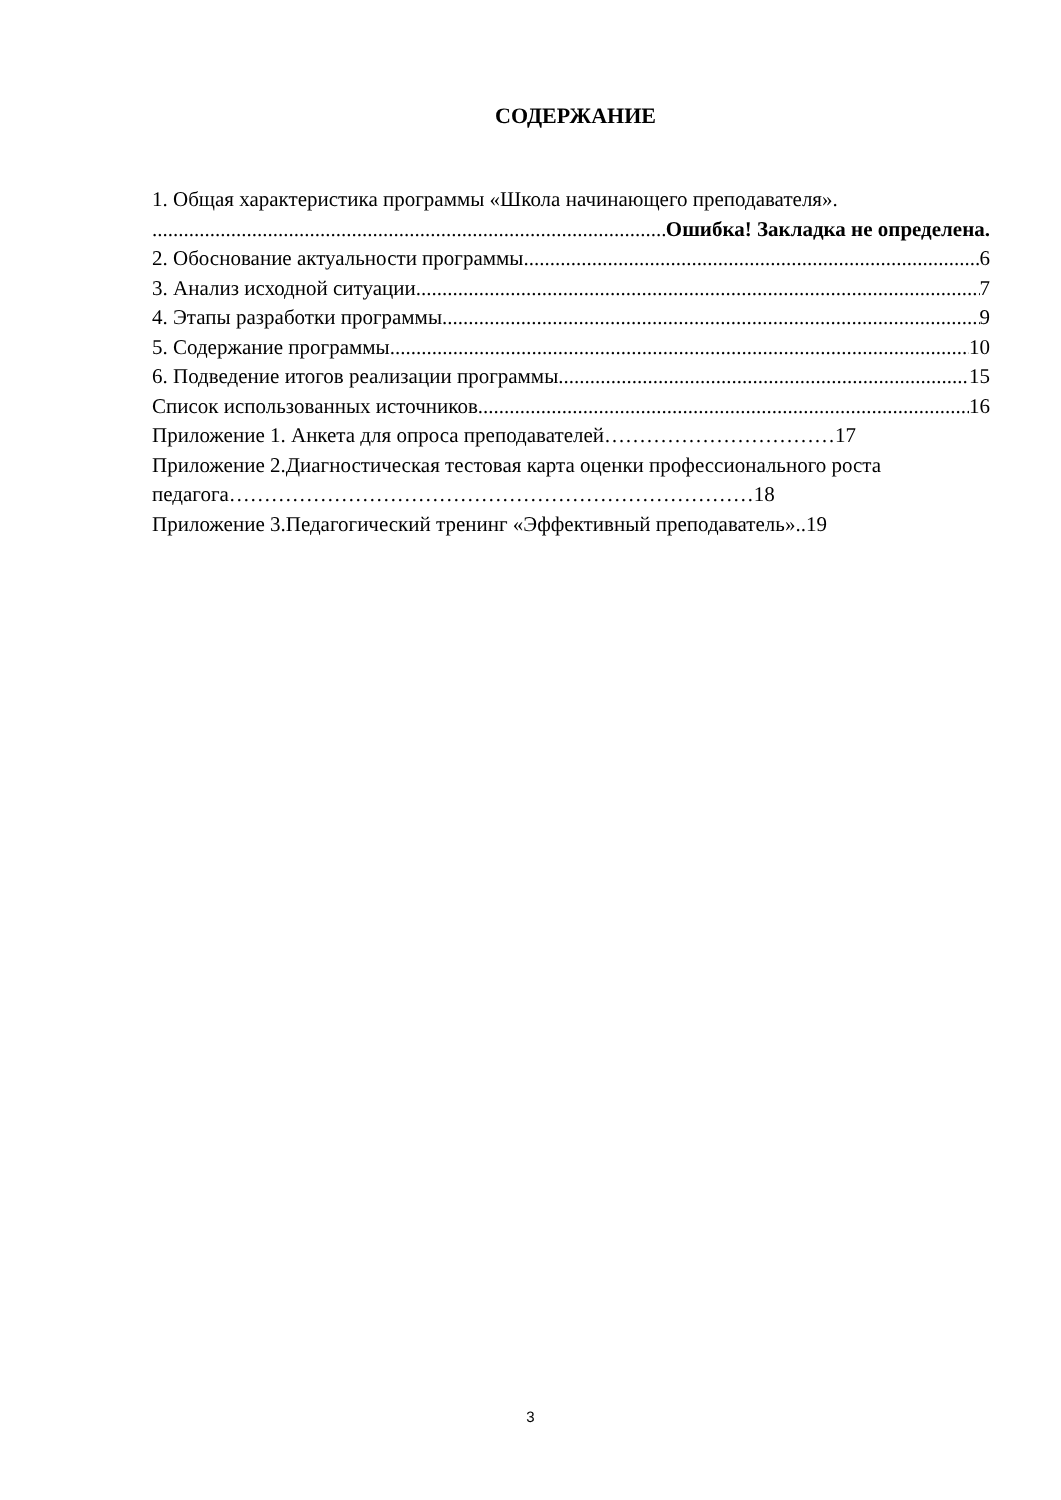СОДЕРЖАНИЕ
1. Общая характеристика программы «Школа начинающего преподавателя».
Ошибка! Закладка не определена.
2. Обоснование актуальности программы 6
3. Анализ исходной ситуации 7
4. Этапы разработки программы 9
5. Содержание программы 10
6. Подведение итогов реализации программы 15
Список использованных источников 16
Приложение 1. Анкета для опроса преподавателей……………………………17
Приложение 2.Диагностическая тестовая карта оценки профессионального роста педагога…………………………………………………………………18
Приложение 3.Педагогический тренинг «Эффективный преподаватель»..19
3